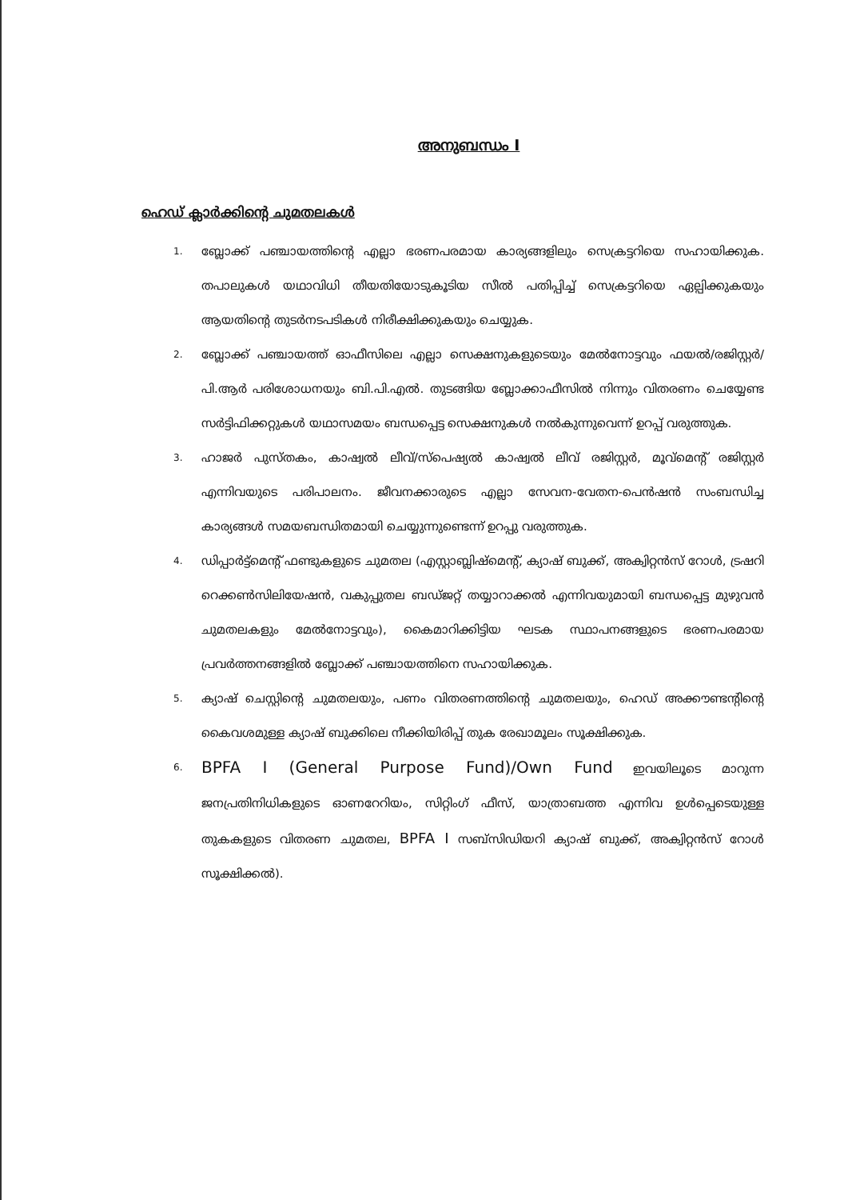അനുബന്ധം I
ഹെഡ് ക്ലാർക്കിന്റെ ചുമതലകൾ
1. ബ്ലോക്ക് പഞ്ചായത്തിന്റെ എല്ലാ ഭരണപരമായ കാര്യങ്ങളിലും സെക്രട്ടറിയെ സഹായിക്കുക. തപാലുകൾ യഥാവിധി തീയതിയോടുകൂടിയ സീൽ പതിപ്പിച്ച് സെക്രട്ടറിയെ ഏല്പിക്കുകയും ആയതിന്റെ തുടർനടപടികൾ നിരീക്ഷിക്കുകയും ചെയ്യുക.
2. ബ്ലോക്ക് പഞ്ചായത്ത് ഓഫീസിലെ എല്ലാ സെക്ഷനുകളുടെയും മേൽനോട്ടവും ഫയൽ/രജിസ്റ്റർ/പി.ആർ പരിശോധനയും ബി.പി.എൽ. തുടങ്ങിയ ബ്ലോക്കാഫീസിൽ നിന്നും വിതരണം ചെയ്യേണ്ട സർട്ടിഫിക്കറ്റുകൾ യഥാസമയം ബന്ധപ്പെട്ട സെക്ഷനുകൾ നൽകുന്നുവെന്ന് ഉറപ്പ് വരുത്തുക.
3. ഹാജർ പുസ്തകം, കാഷ്വൽ ലീവ്/സ്പെഷ്യൽ കാഷ്വൽ ലീവ് രജിസ്റ്റർ, മൂവ്മെന്റ് രജിസ്റ്റർ എന്നിവയുടെ പരിപാലനം. ജീവനക്കാരുടെ എല്ലാ സേവന-വേതന-പെൻഷൻ സംബന്ധിച്ച കാര്യങ്ങൾ സമയബന്ധിതമായി ചെയ്യുന്നുണ്ടെന്ന് ഉറപ്പു വരുത്തുക.
4. ഡിപ്പാർട്ട്മെന്റ് ഫണ്ടുകളുടെ ചുമതല (എസ്റ്റാബ്ലിഷ്മെന്റ്, ക്യാഷ് ബുക്ക്, അക്വിറ്റൻസ് റോൾ, ട്രഷറി റെക്കൺസിലിയേഷൻ, വകുപ്പുതല ബഡ്ജറ്റ് തയ്യാറാക്കൽ എന്നിവയുമായി ബന്ധപ്പെട്ട മുഴുവൻ ചുമതലകളും മേൽനോട്ടവും), കൈമാറിക്കിട്ടിയ ഘടക സ്ഥാപനങ്ങളുടെ ഭരണപരമായ പ്രവർത്തനങ്ങളിൽ ബ്ലോക്ക് പഞ്ചായത്തിനെ സഹായിക്കുക.
5. ക്യാഷ് ചെസ്റ്റിന്റെ ചുമതലയും, പണം വിതരണത്തിന്റെ ചുമതലയും, ഹെഡ് അക്കൗണ്ടന്റിന്റെ കൈവശമുള്ള ക്യാഷ് ബുക്കിലെ നീക്കിയിരിപ്പ് തുക രേഖാമൂലം സൂക്ഷിക്കുക.
6. BPFA I (General Purpose Fund)/Own Fund ഇവയിലൂടെ മാറുന്ന ജനപ്രതിനിധികളുടെ ഓണറേറിയം, സിറ്റിംഗ് ഫീസ്, യാത്രാബത്ത എന്നിവ ഉൾപ്പെടെയുള്ള തുകകളുടെ വിതരണ ചുമതല, BPFA I സബ്സിഡിയറി ക്യാഷ് ബുക്ക്, അക്വിറ്റൻസ് റോൾ സൂക്ഷിക്കൽ).